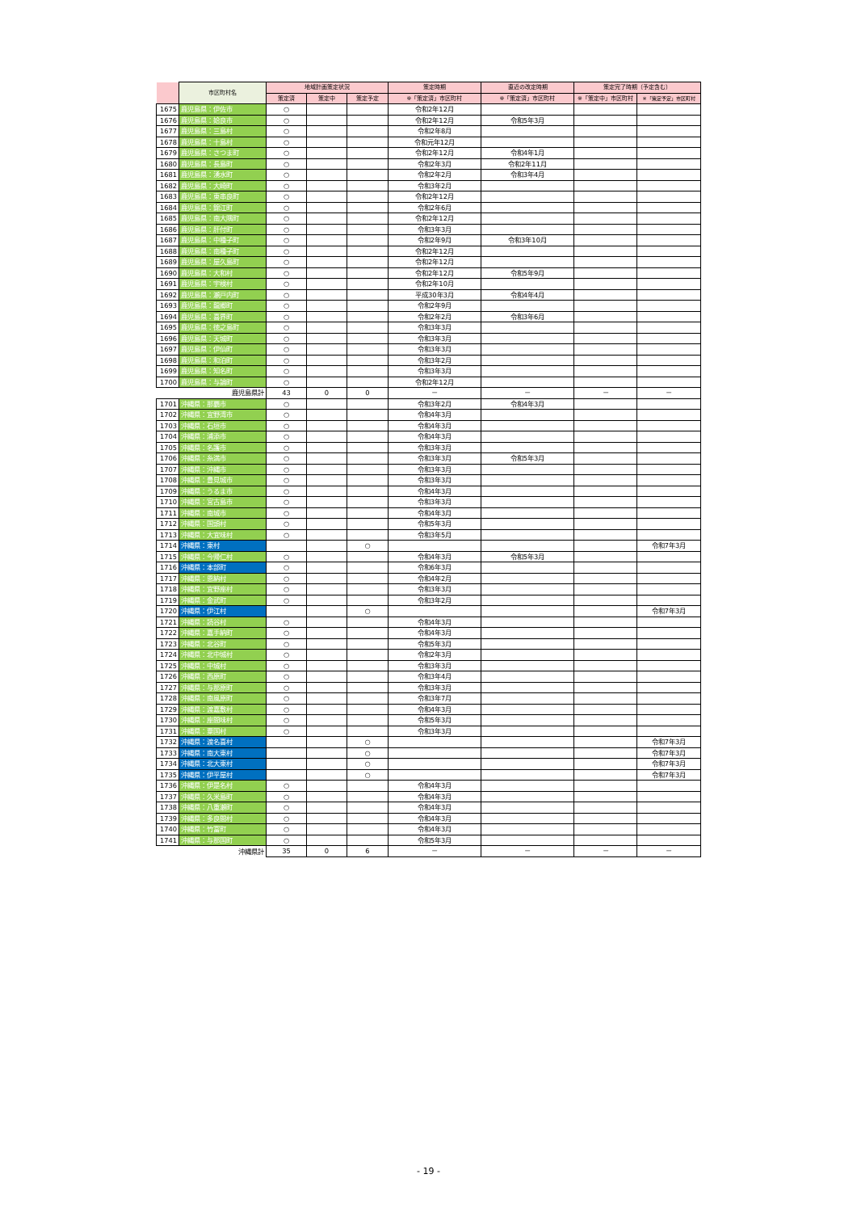| | 市区町村名 | 地域計画策定状況 | | | 策定時期 | 直近の改定時期 | 策定完了時期（予定含む） | |
| --- | --- | --- | --- | --- | --- | --- | --- | --- |
| | | 策定済 | 策定中 | 策定予定 | ※「策定済」市区町村 | ※「策定済」市区町村 | ※「策定中」市区町村 | ※「策定予定」市区町村 |
| 1675 | 鹿児島県：伊佐市 | ○ | | | 令和2年12月 | | | |
| 1676 | 鹿児島県：姶良市 | ○ | | | 令和2年12月 | 令和5年3月 | | |
| 1677 | 鹿児島県：三島村 | ○ | | | 令和2年8月 | | | |
| 1678 | 鹿児島県：十島村 | ○ | | | 令和元年12月 | | | |
| 1679 | 鹿児島県：さつま町 | ○ | | | 令和2年12月 | 令和4年1月 | | |
| 1680 | 鹿児島県：長島町 | ○ | | | 令和2年3月 | 令和2年11月 | | |
| 1681 | 鹿児島県：湧水町 | ○ | | | 令和2年2月 | 令和3年4月 | | |
| 1682 | 鹿児島県：大崎町 | ○ | | | 令和3年2月 | | | |
| 1683 | 鹿児島県：東串良町 | ○ | | | 令和2年12月 | | | |
| 1684 | 鹿児島県：錦江町 | ○ | | | 令和2年6月 | | | |
| 1685 | 鹿児島県：南大隅町 | ○ | | | 令和2年12月 | | | |
| 1686 | 鹿児島県：肝付町 | ○ | | | 令和3年3月 | | | |
| 1687 | 鹿児島県：中種子町 | ○ | | | 令和2年9月 | 令和3年10月 | | |
| 1688 | 鹿児島県：南種子町 | ○ | | | 令和2年12月 | | | |
| 1689 | 鹿児島県：屋久島町 | ○ | | | 令和2年12月 | | | |
| 1690 | 鹿児島県：大和村 | ○ | | | 令和2年12月 | 令和5年9月 | | |
| 1691 | 鹿児島県：宇検村 | ○ | | | 令和2年10月 | | | |
| 1692 | 鹿児島県：瀬戸内町 | ○ | | | 平成30年3月 | 令和4年4月 | | |
| 1693 | 鹿児島県：龍郷町 | ○ | | | 令和2年9月 | | | |
| 1694 | 鹿児島県：喜界町 | ○ | | | 令和2年2月 | 令和3年6月 | | |
| 1695 | 鹿児島県：徳之島町 | ○ | | | 令和3年3月 | | | |
| 1696 | 鹿児島県：天城町 | ○ | | | 令和3年3月 | | | |
| 1697 | 鹿児島県：伊仙町 | ○ | | | 令和3年3月 | | | |
| 1698 | 鹿児島県：和泊町 | ○ | | | 令和3年2月 | | | |
| 1699 | 鹿児島県：知名町 | ○ | | | 令和3年3月 | | | |
| 1700 | 鹿児島県：与論町 | ○ | | | 令和2年12月 | | | |
| 鹿児島県計 | | 43 | 0 | 0 | － | － | － | － |
| 1701 | 沖縄県：那覇市 | ○ | | | 令和3年2月 | 令和4年3月 | | |
| 1702 | 沖縄県：宜野湾市 | ○ | | | 令和4年3月 | | | |
| 1703 | 沖縄県：石垣市 | ○ | | | 令和4年3月 | | | |
| 1704 | 沖縄県：浦添市 | ○ | | | 令和4年3月 | | | |
| 1705 | 沖縄県：名護市 | ○ | | | 令和3年3月 | | | |
| 1706 | 沖縄県：糸満市 | ○ | | | 令和3年3月 | 令和5年3月 | | |
| 1707 | 沖縄県：沖縄市 | ○ | | | 令和3年3月 | | | |
| 1708 | 沖縄県：豊見城市 | ○ | | | 令和3年3月 | | | |
| 1709 | 沖縄県：うるま市 | ○ | | | 令和4年3月 | | | |
| 1710 | 沖縄県：宮古島市 | ○ | | | 令和3年3月 | | | |
| 1711 | 沖縄県：南城市 | ○ | | | 令和4年3月 | | | |
| 1712 | 沖縄県：国頭村 | ○ | | | 令和5年3月 | | | |
| 1713 | 沖縄県：大宜味村 | ○ | | | 令和3年5月 | | | |
| 1714 | 沖縄県：東村 | | | ○ | | | | 令和7年3月 |
| 1715 | 沖縄県：今帰仁村 | ○ | | | 令和4年3月 | 令和5年3月 | | |
| 1716 | 沖縄県：本部町 | ○ | | | 令和6年3月 | | | |
| 1717 | 沖縄県：恩納村 | ○ | | | 令和4年2月 | | | |
| 1718 | 沖縄県：宜野座村 | ○ | | | 令和3年3月 | | | |
| 1719 | 沖縄県：金武町 | ○ | | | 令和3年2月 | | | |
| 1720 | 沖縄県：伊江村 | | | ○ | | | | 令和7年3月 |
| 1721 | 沖縄県：読谷村 | ○ | | | 令和4年3月 | | | |
| 1722 | 沖縄県：嘉手納町 | ○ | | | 令和4年3月 | | | |
| 1723 | 沖縄県：北谷町 | ○ | | | 令和5年3月 | | | |
| 1724 | 沖縄県：北中城村 | ○ | | | 令和2年3月 | | | |
| 1725 | 沖縄県：中城村 | ○ | | | 令和3年3月 | | | |
| 1726 | 沖縄県：西原町 | ○ | | | 令和3年4月 | | | |
| 1727 | 沖縄県：与那原町 | ○ | | | 令和3年3月 | | | |
| 1728 | 沖縄県：南風原町 | ○ | | | 令和3年7月 | | | |
| 1729 | 沖縄県：渡嘉敷村 | ○ | | | 令和4年3月 | | | |
| 1730 | 沖縄県：座間味村 | ○ | | | 令和5年3月 | | | |
| 1731 | 沖縄県：粟国村 | ○ | | | 令和3年3月 | | | |
| 1732 | 沖縄県：渡名喜村 | | | ○ | | | | 令和7年3月 |
| 1733 | 沖縄県：南大東村 | | | ○ | | | | 令和7年3月 |
| 1734 | 沖縄県：北大東村 | | | ○ | | | | 令和7年3月 |
| 1735 | 沖縄県：伊平屋村 | | | ○ | | | | 令和7年3月 |
| 1736 | 沖縄県：伊是名村 | ○ | | | 令和4年3月 | | | |
| 1737 | 沖縄県：久米島町 | ○ | | | 令和4年3月 | | | |
| 1738 | 沖縄県：八重瀬町 | ○ | | | 令和4年3月 | | | |
| 1739 | 沖縄県：多良間村 | ○ | | | 令和4年3月 | | | |
| 1740 | 沖縄県：竹富町 | ○ | | | 令和4年3月 | | | |
| 1741 | 沖縄県：与那国町 | ○ | | | 令和5年3月 | | | |
| 沖縄県計 | | 35 | 0 | 6 | － | － | － | － |
- 19 -